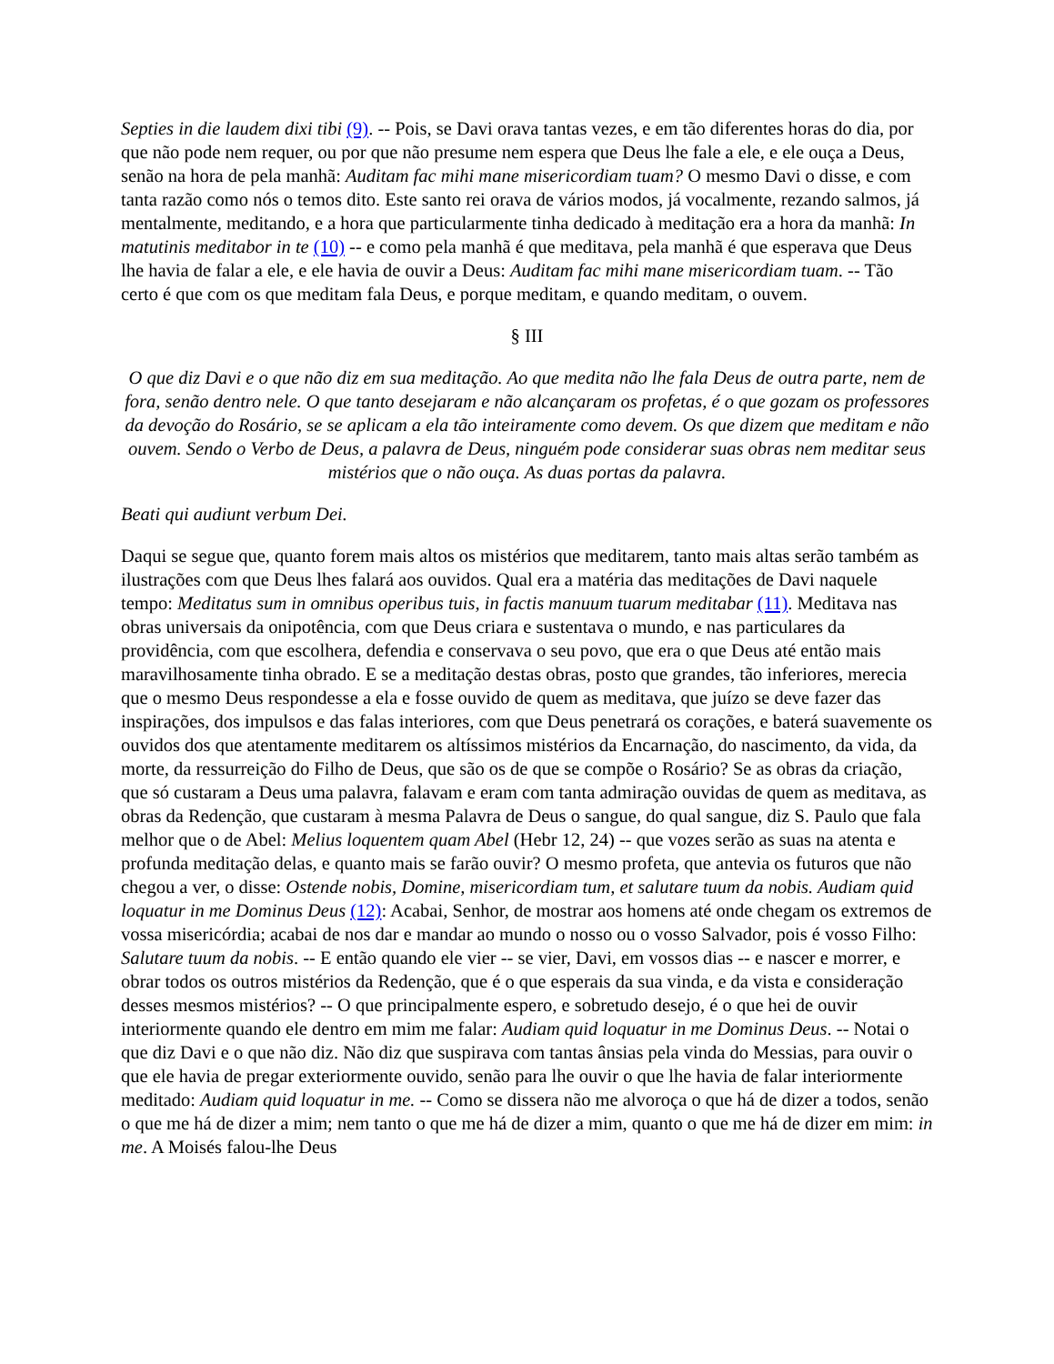Septies in die laudem dixi tibi (9). -- Pois, se Davi orava tantas vezes, e em tão diferentes horas do dia, por que não pode nem requer, ou por que não presume nem espera que Deus lhe fale a ele, e ele ouça a Deus, senão na hora de pela manhã: Auditam fac mihi mane misericordiam tuam? O mesmo Davi o disse, e com tanta razão como nós o temos dito. Este santo rei orava de vários modos, já vocalmente, rezando salmos, já mentalmente, meditando, e a hora que particularmente tinha dedicado à meditação era a hora da manhã: In matutinis meditabor in te (10) -- e como pela manhã é que meditava, pela manhã é que esperava que Deus lhe havia de falar a ele, e ele havia de ouvir a Deus: Auditam fac mihi mane misericordiam tuam. -- Tão certo é que com os que meditam fala Deus, e porque meditam, e quando meditam, o ouvem.
§ III
O que diz Davi e o que não diz em sua meditação. Ao que medita não lhe fala Deus de outra parte, nem de fora, senão dentro nele. O que tanto desejaram e não alcançaram os profetas, é o que gozam os professores da devoção do Rosário, se se aplicam a ela tão inteiramente como devem. Os que dizem que meditam e não ouvem. Sendo o Verbo de Deus, a palavra de Deus, ninguém pode considerar suas obras nem meditar seus mistérios que o não ouça. As duas portas da palavra.
Beati qui audiunt verbum Dei.
Daqui se segue que, quanto forem mais altos os mistérios que meditarem, tanto mais altas serão também as ilustrações com que Deus lhes falará aos ouvidos. Qual era a matéria das meditações de Davi naquele tempo: Meditatus sum in omnibus operibus tuis, in factis manuum tuarum meditabar (11). Meditava nas obras universais da onipotência, com que Deus criara e sustentava o mundo, e nas particulares da providência, com que escolhera, defendia e conservava o seu povo, que era o que Deus até então mais maravilhosamente tinha obrado. E se a meditação destas obras, posto que grandes, tão inferiores, merecia que o mesmo Deus respondesse a ela e fosse ouvido de quem as meditava, que juízo se deve fazer das inspirações, dos impulsos e das falas interiores, com que Deus penetrará os corações, e baterá suavemente os ouvidos dos que atentamente meditarem os altíssimos mistérios da Encarnação, do nascimento, da vida, da morte, da ressurreição do Filho de Deus, que são os de que se compõe o Rosário? Se as obras da criação, que só custaram a Deus uma palavra, falavam e eram com tanta admiração ouvidas de quem as meditava, as obras da Redenção, que custaram à mesma Palavra de Deus o sangue, do qual sangue, diz S. Paulo que fala melhor que o de Abel: Melius loquentem quam Abel (Hebr 12, 24) -- que vozes serão as suas na atenta e profunda meditação delas, e quanto mais se farão ouvir? O mesmo profeta, que antevia os futuros que não chegou a ver, o disse: Ostende nobis, Domine, misericordiam tum, et salutare tuum da nobis. Audiam quid loquatur in me Dominus Deus (12): Acabai, Senhor, de mostrar aos homens até onde chegam os extremos de vossa misericórdia; acabai de nos dar e mandar ao mundo o nosso ou o vosso Salvador, pois é vosso Filho: Salutare tuum da nobis. -- E então quando ele vier -- se vier, Davi, em vossos dias -- e nascer e morrer, e obrar todos os outros mistérios da Redenção, que é o que esperais da sua vinda, e da vista e consideração desses mesmos mistérios? -- O que principalmente espero, e sobretudo desejo, é o que hei de ouvir interiormente quando ele dentro em mim me falar: Audiam quid loquatur in me Dominus Deus. -- Notai o que diz Davi e o que não diz. Não diz que suspirava com tantas ânsias pela vinda do Messias, para ouvir o que ele havia de pregar exteriormente ouvido, senão para lhe ouvir o que lhe havia de falar interiormente meditado: Audiam quid loquatur in me. -- Como se dissera não me alvoroça o que há de dizer a todos, senão o que me há de dizer a mim; nem tanto o que me há de dizer a mim, quanto o que me há de dizer em mim: in me. A Moisés falou-lhe Deus